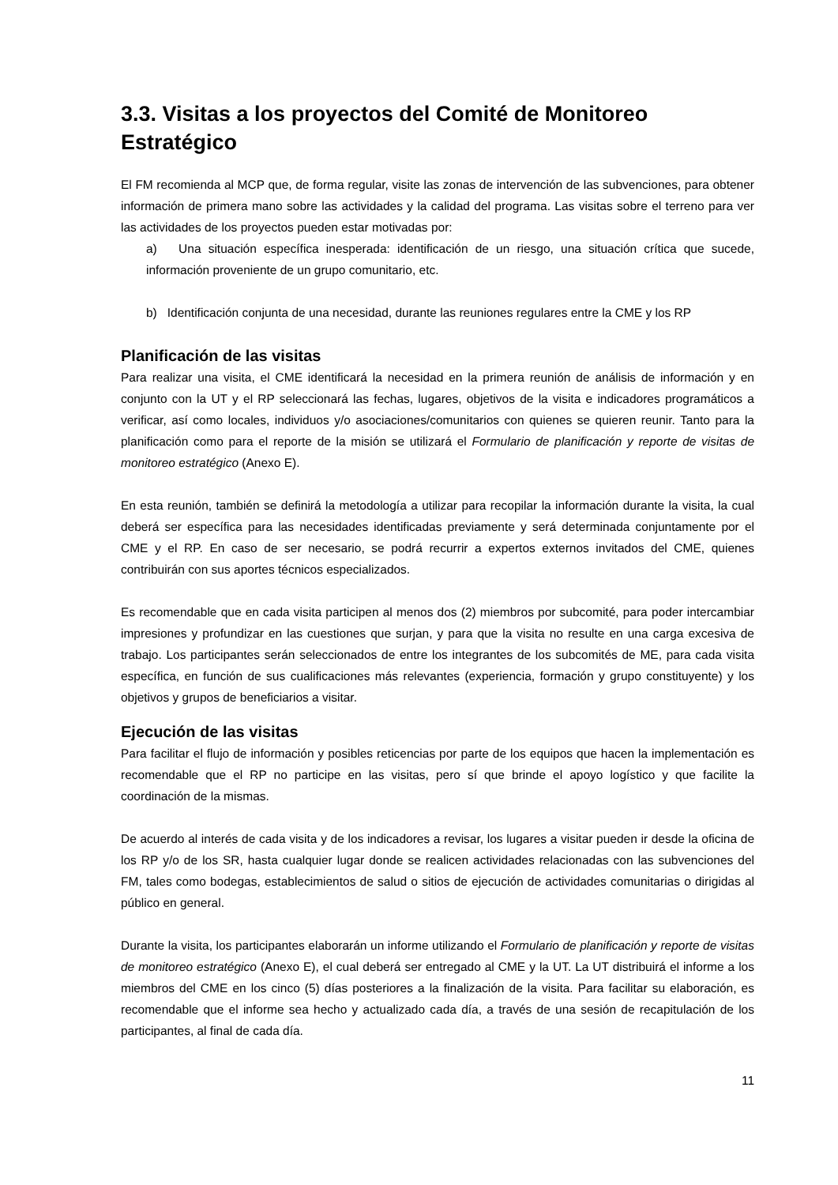3.3. Visitas a los proyectos del Comité de Monitoreo Estratégico
El FM recomienda al MCP que, de forma regular, visite las zonas de intervención de las subvenciones, para obtener información de primera mano sobre las actividades y la calidad del programa. Las visitas sobre el terreno para ver las actividades de los proyectos pueden estar motivadas por:
a) Una situación específica inesperada: identificación de un riesgo, una situación crítica que sucede, información proveniente de un grupo comunitario, etc.
b) Identificación conjunta de una necesidad, durante las reuniones regulares entre la CME y los RP
Planificación de las visitas
Para realizar una visita, el CME identificará la necesidad en la primera reunión de análisis de información y en conjunto con la UT y el RP seleccionará las fechas, lugares, objetivos de la visita e indicadores programáticos a verificar, así como locales, individuos y/o asociaciones/comunitarios con quienes se quieren reunir. Tanto para la planificación como para el reporte de la misión se utilizará el Formulario de planificación y reporte de visitas de monitoreo estratégico (Anexo E).
En esta reunión, también se definirá la metodología a utilizar para recopilar la información durante la visita, la cual deberá ser específica para las necesidades identificadas previamente y será determinada conjuntamente por el CME y el RP. En caso de ser necesario, se podrá recurrir a expertos externos invitados del CME, quienes contribuirán con sus aportes técnicos especializados.
Es recomendable que en cada visita participen al menos dos (2) miembros por subcomité, para poder intercambiar impresiones y profundizar en las cuestiones que surjan, y para que la visita no resulte en una carga excesiva de trabajo. Los participantes serán seleccionados de entre los integrantes de los subcomités de ME, para cada visita específica, en función de sus cualificaciones más relevantes (experiencia, formación y grupo constituyente) y los objetivos y grupos de beneficiarios a visitar.
Ejecución de las visitas
Para facilitar el flujo de información y posibles reticencias por parte de los equipos que hacen la implementación es recomendable que el RP no participe en las visitas, pero sí que brinde el apoyo logístico y que facilite la coordinación de la mismas.
De acuerdo al interés de cada visita y de los indicadores a revisar, los lugares a visitar pueden ir desde la oficina de los RP y/o de los SR, hasta cualquier lugar donde se realicen actividades relacionadas con las subvenciones del FM, tales como bodegas, establecimientos de salud o sitios de ejecución de actividades comunitarias o dirigidas al público en general.
Durante la visita, los participantes elaborarán un informe utilizando el Formulario de planificación y reporte de visitas de monitoreo estratégico (Anexo E), el cual deberá ser entregado al CME y la UT. La UT distribuirá el informe a los miembros del CME en los cinco (5) días posteriores a la finalización de la visita. Para facilitar su elaboración, es recomendable que el informe sea hecho y actualizado cada día, a través de una sesión de recapitulación de los participantes, al final de cada día.
11